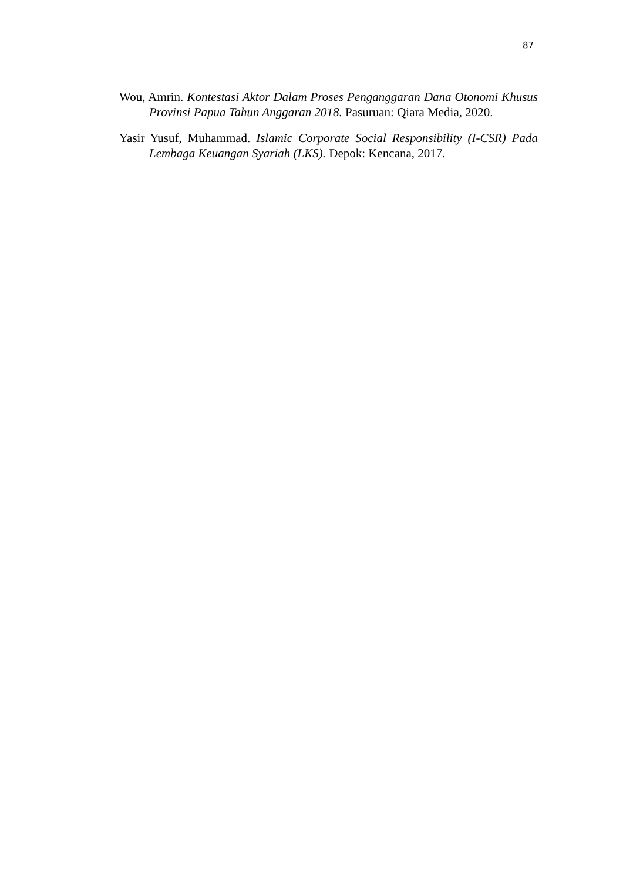87
Wou, Amrin. Kontestasi Aktor Dalam Proses Penganggaran Dana Otonomi Khusus Provinsi Papua Tahun Anggaran 2018. Pasuruan: Qiara Media, 2020.
Yasir Yusuf, Muhammad. Islamic Corporate Social Responsibility (I-CSR) Pada Lembaga Keuangan Syariah (LKS). Depok: Kencana, 2017.